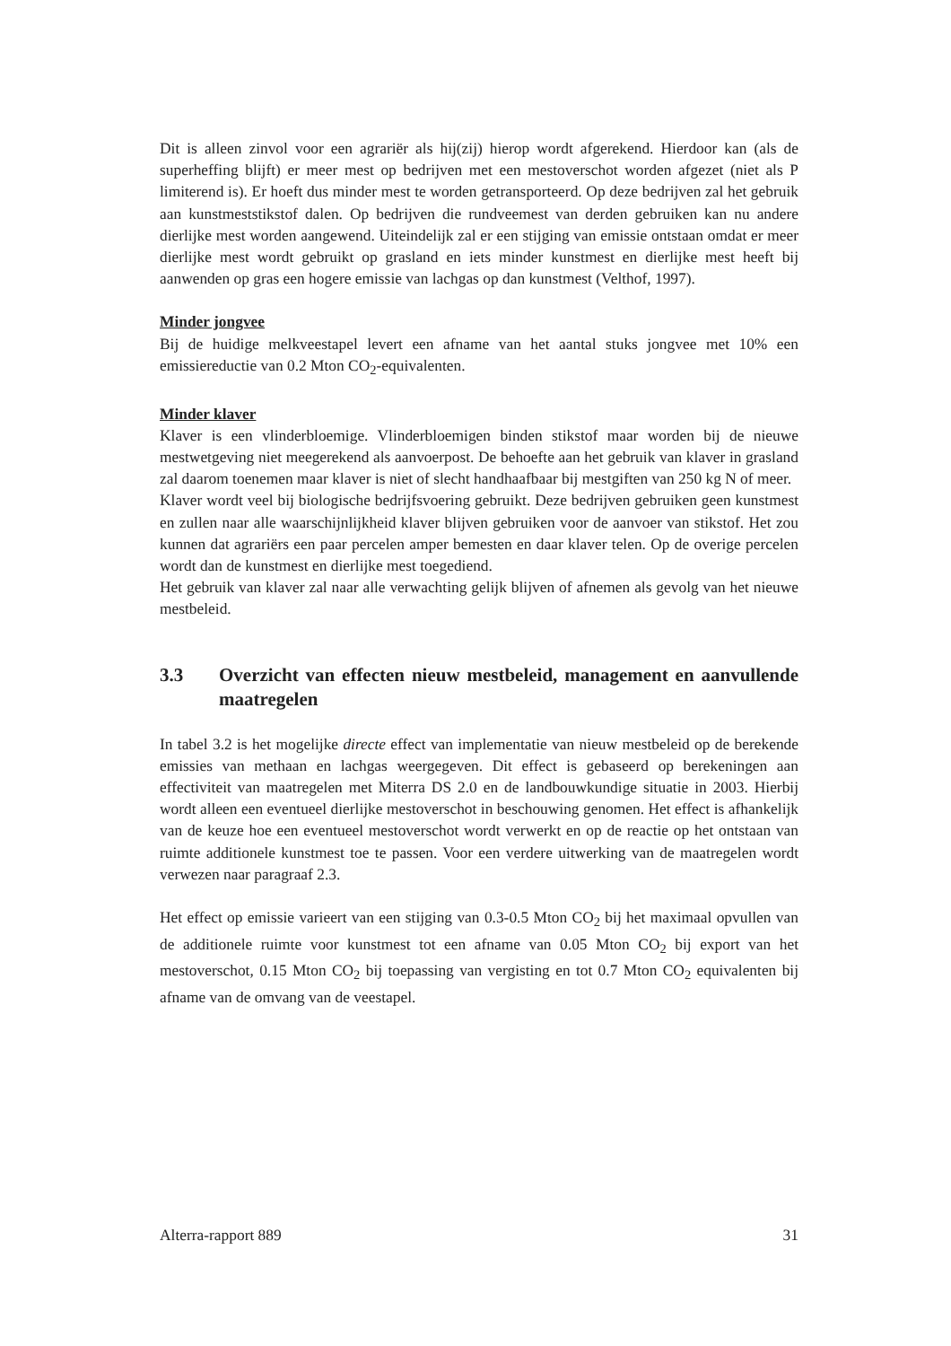Dit is alleen zinvol voor een agrariër als hij(zij) hierop wordt afgerekend. Hierdoor kan (als de superheffing blijft) er meer mest op bedrijven met een mestoverschot worden afgezet (niet als P limiterend is). Er hoeft dus minder mest te worden getransporteerd. Op deze bedrijven zal het gebruik aan kunstmeststikstof dalen. Op bedrijven die rundveemest van derden gebruiken kan nu andere dierlijke mest worden aangewend. Uiteindelijk zal er een stijging van emissie ontstaan omdat er meer dierlijke mest wordt gebruikt op grasland en iets minder kunstmest en dierlijke mest heeft bij aanwenden op gras een hogere emissie van lachgas op dan kunstmest (Velthof, 1997).
Minder jongvee
Bij de huidige melkveestapel levert een afname van het aantal stuks jongvee met 10% een emissiereductie van 0.2 Mton CO<sub>2</sub>-equivalenten.
Minder klaver
Klaver is een vlinderbloemige. Vlinderbloemigen binden stikstof maar worden bij de nieuwe mestwetgeving niet meegerekend als aanvoerpost. De behoefte aan het gebruik van klaver in grasland zal daarom toenemen maar klaver is niet of slecht handhaafbaar bij mestgiften van 250 kg N of meer.
Klaver wordt veel bij biologische bedrijfsvoering gebruikt. Deze bedrijven gebruiken geen kunstmest en zullen naar alle waarschijnlijkheid klaver blijven gebruiken voor de aanvoer van stikstof. Het zou kunnen dat agrariërs een paar percelen amper bemesten en daar klaver telen. Op de overige percelen wordt dan de kunstmest en dierlijke mest toegediend.
Het gebruik van klaver zal naar alle verwachting gelijk blijven of afnemen als gevolg van het nieuwe mestbeleid.
3.3 Overzicht van effecten nieuw mestbeleid, management en aanvullende maatregelen
In tabel 3.2 is het mogelijke directe effect van implementatie van nieuw mestbeleid op de berekende emissies van methaan en lachgas weergegeven. Dit effect is gebaseerd op berekeningen aan effectiviteit van maatregelen met Miterra DS 2.0 en de landbouwkundige situatie in 2003. Hierbij wordt alleen een eventueel dierlijke mestoverschot in beschouwing genomen. Het effect is afhankelijk van de keuze hoe een eventueel mestoverschot wordt verwerkt en op de reactie op het ontstaan van ruimte additionele kunstmest toe te passen. Voor een verdere uitwerking van de maatregelen wordt verwezen naar paragraaf 2.3.
Het effect op emissie varieert van een stijging van 0.3-0.5 Mton CO<sub>2</sub> bij het maximaal opvullen van de additionele ruimte voor kunstmest tot een afname van 0.05 Mton CO<sub>2</sub> bij export van het mestoverschot, 0.15 Mton CO<sub>2</sub> bij toepassing van vergisting en tot 0.7 Mton CO<sub>2</sub> equivalenten bij afname van de omvang van de veestapel.
Alterra-rapport 889 31